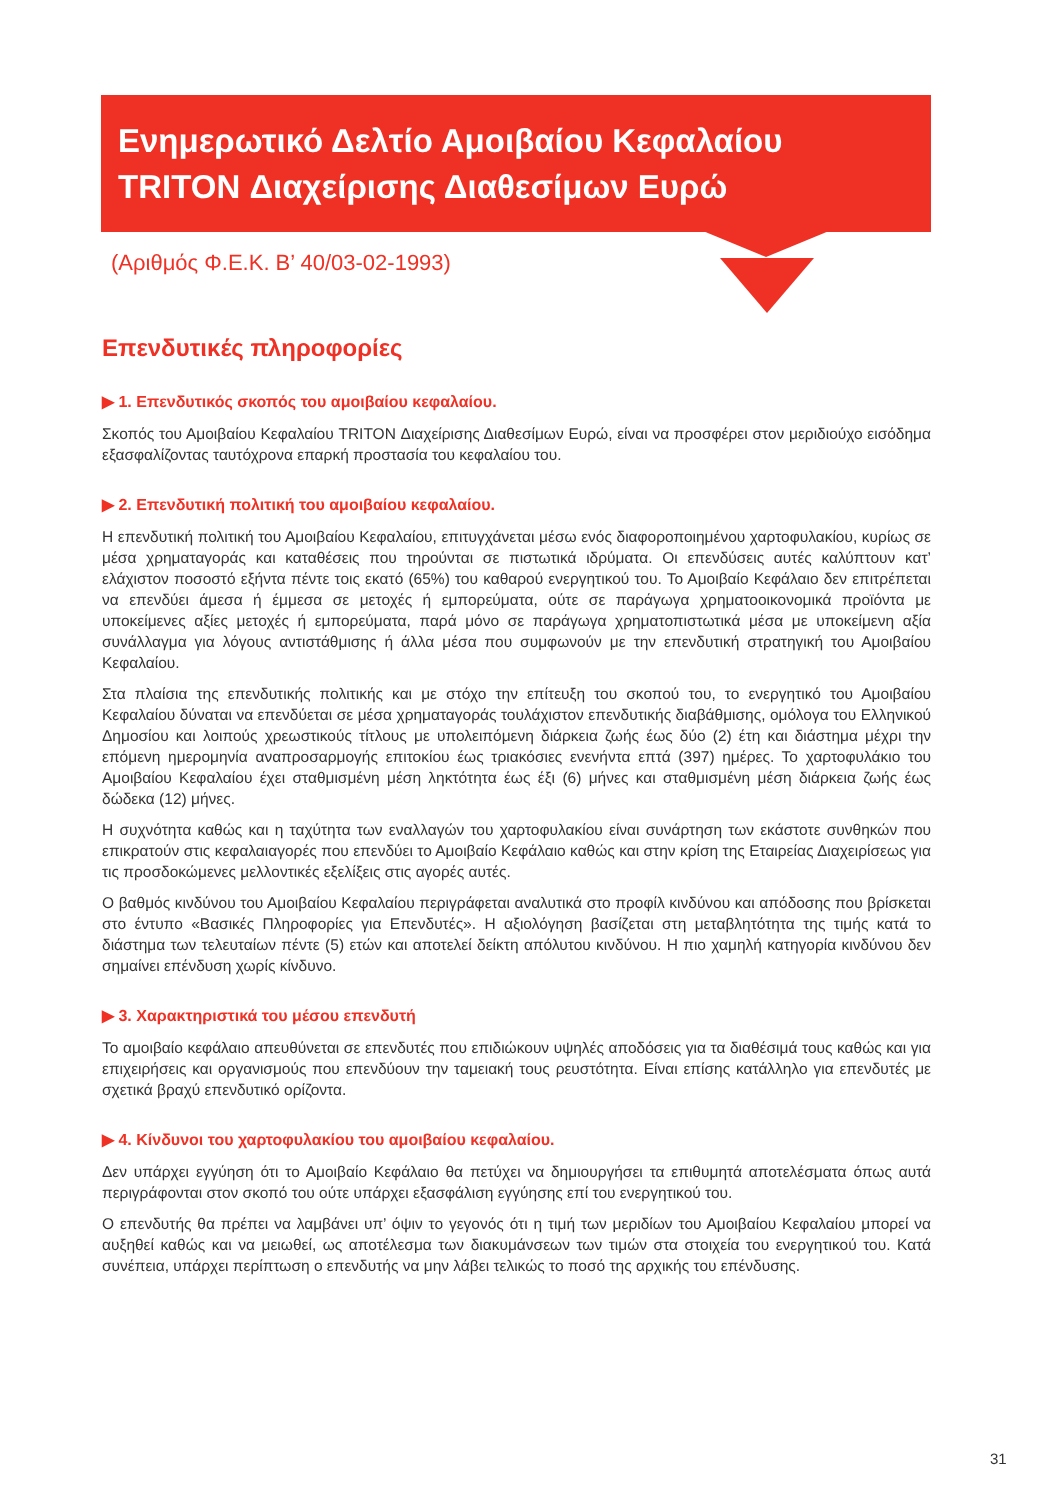Ενημερωτικό Δελτίο Αμοιβαίου Κεφαλαίου
TRITON Διαχείρισης Διαθεσίμων Ευρώ
(Αριθμός Φ.Ε.Κ. Β’ 40/03-02-1993)
Επενδυτικές πληροφορίες
▶ 1. Επενδυτικός σκοπός του αμοιβαίου κεφαλαίου.
Σκοπός του Αμοιβαίου Κεφαλαίου TRITON Διαχείρισης Διαθεσίμων Ευρώ, είναι να προσφέρει στον μεριδιούχο εισόδημα εξασφαλίζοντας ταυτόχρονα επαρκή προστασία του κεφαλαίου του.
▶ 2. Επενδυτική πολιτική του αμοιβαίου κεφαλαίου.
Η επενδυτική πολιτική του Αμοιβαίου Κεφαλαίου, επιτυγχάνεται μέσω ενός διαφοροποιημένου χαρτοφυλακίου, κυρίως σε μέσα χρηματαγοράς και καταθέσεις που τηρούνται σε πιστωτικά ιδρύματα. Οι επενδύσεις αυτές καλύπτουν κατ’ ελάχιστον ποσοστό εξήντα πέντε τοις εκατό (65%) του καθαρού ενεργητικού του. Το Αμοιβαίο Κεφάλαιο δεν επιτρέπεται να επενδύει άμεσα ή έμμεσα σε μετοχές ή εμπορεύματα, ούτε σε παράγωγα χρηματοοικονομικά προϊόντα με υποκείμενες αξίες μετοχές ή εμπορεύματα, παρά μόνο σε παράγωγα χρηματοπιστωτικά μέσα με υποκείμενη αξία συνάλλαγμα για λόγους αντιστάθμισης ή άλλα μέσα που συμφωνούν με την επενδυτική στρατηγική του Αμοιβαίου Κεφαλαίου.
Στα πλαίσια της επενδυτικής πολιτικής και με στόχο την επίτευξη του σκοπού του, το ενεργητικό του Αμοιβαίου Κεφαλαίου δύναται να επενδύεται σε μέσα χρηματαγοράς τουλάχιστον επενδυτικής διαβάθμισης, ομόλογα του Ελληνικού Δημοσίου και λοιπούς χρεωστικούς τίτλους με υπολειπόμενη διάρκεια ζωής έως δύο (2) έτη και διάστημα μέχρι την επόμενη ημερομηνία αναπροσαρμογής επιτοκίου έως τριακόσιες ενενήντα επτά (397) ημέρες. Το χαρτοφυλάκιο του Αμοιβαίου Κεφαλαίου έχει σταθμισμένη μέση ληκτότητα έως έξι (6) μήνες και σταθμισμένη μέση διάρκεια ζωής έως δώδεκα (12) μήνες.
Η συχνότητα καθώς και η ταχύτητα των εναλλαγών του χαρτοφυλακίου είναι συνάρτηση των εκάστοτε συνθηκών που επικρατούν στις κεφαλαιαγορές που επενδύει το Αμοιβαίο Κεφάλαιο καθώς και στην κρίση της Εταιρείας Διαχειρίσεως για τις προσδοκώμενες μελλοντικές εξελίξεις στις αγορές αυτές.
Ο βαθμός κινδύνου του Αμοιβαίου Κεφαλαίου περιγράφεται αναλυτικά στο προφίλ κινδύνου και απόδοσης που βρίσκεται στο έντυπο «Βασικές Πληροφορίες για Επενδυτές». Η αξιολόγηση βασίζεται στη μεταβλητότητα της τιμής κατά το διάστημα των τελευταίων πέντε (5) ετών και αποτελεί δείκτη απόλυτου κινδύνου. Η πιο χαμηλή κατηγορία κινδύνου δεν σημαίνει επένδυση χωρίς κίνδυνο.
▶ 3. Χαρακτηριστικά του μέσου επενδυτή
Το αμοιβαίο κεφάλαιο απευθύνεται σε επενδυτές που επιδιώκουν υψηλές αποδόσεις για τα διαθέσιμά τους καθώς και για επιχειρήσεις και οργανισμούς που επενδύουν την ταμειακή τους ρευστότητα. Είναι επίσης κατάλληλο για επενδυτές με σχετικά βραχύ επενδυτικό ορίζοντα.
▶ 4. Κίνδυνοι του χαρτοφυλακίου του αμοιβαίου κεφαλαίου.
Δεν υπάρχει εγγύηση ότι το Αμοιβαίο Κεφάλαιο θα πετύχει να δημιουργήσει τα επιθυμητά αποτελέσματα όπως αυτά περιγράφονται στον σκοπό του ούτε υπάρχει εξασφάλιση εγγύησης επί του ενεργητικού του.
Ο επενδυτής θα πρέπει να λαμβάνει υπ’ όψιν το γεγονός ότι η τιμή των μεριδίων του Αμοιβαίου Κεφαλαίου μπορεί να αυξηθεί καθώς και να μειωθεί, ως αποτέλεσμα των διακυμάνσεων των τιμών στα στοιχεία του ενεργητικού του. Κατά συνέπεια, υπάρχει περίπτωση ο επενδυτής να μην λάβει τελικώς το ποσό της αρχικής του επένδυσης.
31